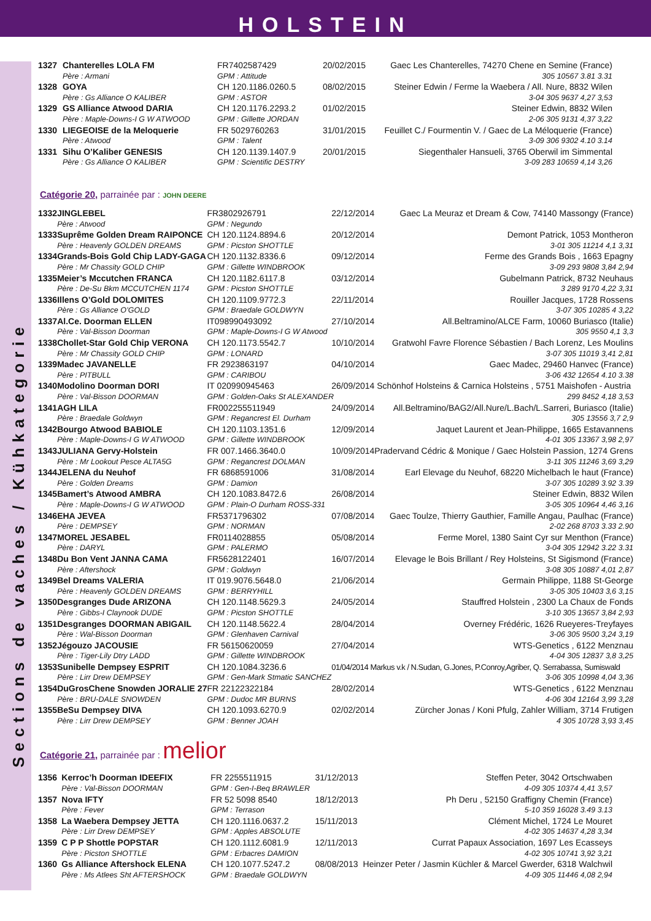HOLSTEIN
Sections de vaches / Kühkategorie
| 1327 | Chanterelles LOLA FM | FR7402587429 | 20/02/2015 | Gaec Les Chanterelles, 74270 Chene en Semine (France) |
| | Père : Armani | GPM : Attitude | | 305 10567 3.81 3.31 |
| 1328 | GOYA | CH 120.1186.0260.5 | 08/02/2015 | Steiner Edwin / Ferme la Waebera / All. Nure, 8832 Wilen |
| | Père : Gs Alliance O KALIBER | GPM : ASTOR | | 3-04 305 9637 4,27 3,53 |
| 1329 | GS Alliance Atwood DARIA | CH 120.1176.2293.2 | 01/02/2015 | Steiner Edwin, 8832 Wilen |
| | Père : Maple-Downs-I G W ATWOOD | GPM : Gillette JORDAN | | 2-06 305 9131 4,37 3,22 |
| 1330 | LIEGEOISE de la Meloquerie | FR 5029760263 | 31/01/2015 | Feuillet C./ Fourmentin V. / Gaec de La Méloquerie (France) |
| | Père : Atwood | GPM : Talent | | 3-09 306 9302 4.10 3.14 |
| 1331 | Sihu O’Kaliber GENESIS | CH 120.1139.1407.9 | 20/01/2015 | Siegenthaler Hansueli, 3765 Oberwil im Simmental |
| | Père : Gs Alliance O KALIBER | GPM : Scientific DESTRY | | 3-09 283 10659 4,14 3,26 |
Catégorie 20, parrainée par : JOHN DEERE
| 1332 | JINGLEBEL | FR3802926791 | 22/12/2014 | Gaec La Meuraz et Dream & Cow, 74140 Massongy (France) |
| | Père : Atwood | GPM : Negundo | | |
| 1333 | Suprême Golden Dream RAIPONCE | CH 120.1124.8894.6 | 20/12/2014 | Demont Patrick, 1053 Montheron |
| | Père : Heavenly GOLDEN DREAMS | GPM : Picston SHOTTLE | | 3-01 305 11214 4,1 3,31 |
| 1334 | Grands-Bois Gold Chip LADY-GAGA | CH 120.1132.8336.6 | 09/12/2014 | Ferme des Grands Bois , 1663 Epagny |
| | Père : Mr Chassity GOLD CHIP | GPM : Gillette WINDBROOK | | 3-09 293 9808 3,84 2,94 |
| 1335 | Meier’s Mccutchen FRANCA | CH 120.1182.6117.8 | 03/12/2014 | Gubelmann Patrick, 8732 Neuhaus |
| | Père : De-Su Bkm MCCUTCHEN 1174 | GPM : Picston SHOTTLE | | 3 289 9170 4,22 3,31 |
| 1336 | Illens O’Gold DOLOMITES | CH 120.1109.9772.3 | 22/11/2014 | Rouiller Jacques, 1728 Rossens |
| | Père : Gs Alliance O’GOLD | GPM : Braedale GOLDWYN | | 3-07 305 10285 4 3,22 |
| 1337 | Al.Ce. Doorman ELLEN | IT098990493092 | 27/10/2014 | All.Beltramino/ALCE Farm, 10060 Buriasco (Italie) |
| | Père : Val-Bisson Doorman | GPM : Maple-Downs-I G W Atwood | | 305 9550 4,1 3,3 |
| 1338 | Chollet-Star Gold Chip VERONA | CH 120.1173.5542.7 | 10/10/2014 | Gratwohl Favre Florence Sébastien / Bach Lorenz, Les Moulins |
| | Père : Mr Chassity GOLD CHIP | GPM : LONARD | | 3-07 305 11019 3,41 2,81 |
| 1339 | Madec JAVANELLE | FR 2923863197 | 04/10/2014 | Gaec Madec, 29460 Hanvec (France) |
| | Père : PITBULL | GPM : CARIBOU | | 3-06 432 12654 4.10 3.38 |
| 1340 | Modolino Doorman DORI | IT 020990945463 | 26/09/2014 Schönhof Holsteins & Carnica Holsteins , 5751 Maishofen - Austria | |
| | Père : Val-Bisson DOORMAN | GPM : Golden-Oaks St ALEXANDER | | 299 8452 4,18 3,53 |
| 1341 | AGH LILA | FR002255511949 | 24/09/2014 | All.Beltramino/BAG2/All.Nure/L.Bach/L.Sarreri, Buriasco (Italie) |
| | Père : Braedale Goldwyn | GPM : Regancrest El. Durham | | 305 13556 3,7 2,9 |
| 1342 | Bourgo Atwood BABIOLE | CH 120.1103.1351.6 | 12/09/2014 | Jaquet Laurent et Jean-Philippe, 1665 Estavannens |
| | Père : Maple-Downs-I G W ATWOOD | GPM : Gillette WINDBROOK | | 4-01 305 13367 3,98 2,97 |
| 1343 | JULIANA Gervy-Holstein | FR 007.1466.3640.0 | 10/09/2014Pradervand Cédric & Monique / Gaec Holstein Passion, 1274 Grens | |
| | Père : Mr Lookout Pesce ALTA5G | GPM : Regancrest DOLMAN | | 3-11 305 11246 3,69 3,29 |
| 1344 | JELENA du Neuhof | FR 6868591006 | 31/08/2014 | Earl Elevage du Neuhof, 68220 Michelbach le haut (France) |
| | Père : Golden Dreams | GPM : Damion | | 3-07 305 10289 3.92 3.39 |
| 1345 | Bamert’s Atwood AMBRA | CH 120.1083.8472.6 | 26/08/2014 | Steiner Edwin, 8832 Wilen |
| | Père : Maple-Downs-I G W ATWOOD | GPM : Plain-O Durham ROSS-331 | | 3-05 305 10964 4,46 3,16 |
| 1346 | EHA JEVEA | FR5371796302 | 07/08/2014 | Gaec Toulze, Thierry Gauthier, Famille Angau, Paulhac (France) |
| | Père : DEMPSEY | GPM : NORMAN | | 2-02 268 8703 3.33 2.90 |
| 1347 | MOREL JESABEL | FR0114028855 | 05/08/2014 | Ferme Morel, 1380 Saint Cyr sur Menthon (France) |
| | Père : DARYL | GPM : PALERMO | | 3-04 305 12942 3.22 3.31 |
| 1348 | Du Bon Vent JANNA CAMA | FR5628122401 | 16/07/2014 | Elevage le Bois Brillant / Rey Holsteins, St Sigismond (France) |
| | Père : Aftershock | GPM : Goldwyn | | 3-08 305 10887 4,01 2,87 |
| 1349 | Bel Dreams VALERIA | IT 019.9076.5648.0 | 21/06/2014 | Germain Philippe, 1188 St-George |
| | Père : Heavenly GOLDEN DREAMS | GPM : BERRYHILL | | 3-05 305 10403 3,6 3,15 |
| 1350 | Desgranges Dude ARIZONA | CH 120.1148.5629.3 | 24/05/2014 | Stauffred Holstein , 2300 La Chaux de Fonds |
| | Père : Gibbs-I Claynook DUDE | GPM : Picston SHOTTLE | | 3-10 305 13657 3,84 2,93 |
| 1351 | Desgranges DOORMAN ABIGAIL | CH 120.1148.5622.4 | 28/04/2014 | Overney Frédéric, 1626 Rueyeres-Treyfayes |
| | Père : Wal-Bisson Doorman | GPM : Glenhaven Carnival | | 3-06 305 9500 3,24 3,19 |
| 1352 | Jégouzo JACOUSIE | FR 56150620059 | 27/04/2014 | WTS-Genetics , 6122 Menznau |
| | Père : Tiger-Lily Dtry LADD | GPM : Gillette WINDBROOK | | 4-04 305 12837 3,8 3,25 |
| 1353 | Sunibelle Dempsey ESPRIT | CH 120.1084.3236.6 | 01/04/2014 Markus v.k / N.Sudan, G.Jones, P.Conroy,Agriber, Q. Serrabassa, Sumiswald | |
| | Père : Lirr Drew DEMPSEY | GPM : Gen-Mark Stmatic SANCHEZ | | 3-06 305 10998 4,04 3,36 |
| 1354 | DuGrosChene Snowden JORALIE 27 | FR 22122322184 | 28/02/2014 | WTS-Genetics , 6122 Menznau |
| | Père : BRU-DALE SNOWDEN | GPM : Dudoc MR BURNS | | 4-06 304 12164 3,99 3,28 |
| 1355 | BeSu Dempsey DIVA | CH 120.1093.6270.9 | 02/02/2014 | Zürcher Jonas / Koni Pfulg, Zahler William, 3714 Frutigen |
| | Père : Lirr Drew DEMPSEY | GPM : Benner JOAH | | 4 305 10728 3,93 3,45 |
Catégorie 21, parrainée par : melior
| 1356 | Kerroc’h Doorman IDEEFIX | FR 2255511915 | 31/12/2013 | Steffen Peter, 3042 Ortschwaben |
| | Père : Val-Bisson DOORMAN | GPM : Gen-I-Beq BRAWLER | | 4-09 305 10374 4,41 3,57 |
| 1357 | Nova IFTY | FR 52 5098 8540 | 18/12/2013 | Ph Deru , 52150 Graffigny Chemin (France) |
| | Père : Fever | GPM : Terrason | | 5-10 359 16028 3.49 3.13 |
| 1358 | La Waebera Dempsey JETTA | CH 120.1116.0637.2 | 15/11/2013 | Clément Michel, 1724 Le Mouret |
| | Père : Lirr Drew DEMPSEY | GPM : Apples ABSOLUTE | | 4-02 305 14637 4,28 3,34 |
| 1359 | C P P Shottle POPSTAR | CH 120.1112.6081.9 | 12/11/2013 | Currat Papaux Association, 1697 Les Ecasseys |
| | Père : Picston SHOTTLE | GPM : Erbacres DAMION | | 4-02 305 10741 3,92 3,21 |
| 1360 | Gs Alliance Aftershock ELENA | CH 120.1077.5247.2 | 08/08/2013 | Heinzer Peter / Jasmin Küchler & Marcel Gwerder, 6318 Walchwil |
| | Père : Ms Atlees Sht AFTERSHOCK | GPM : Braedale GOLDWYN | | 4-09 305 11446 4,08 2,94 |